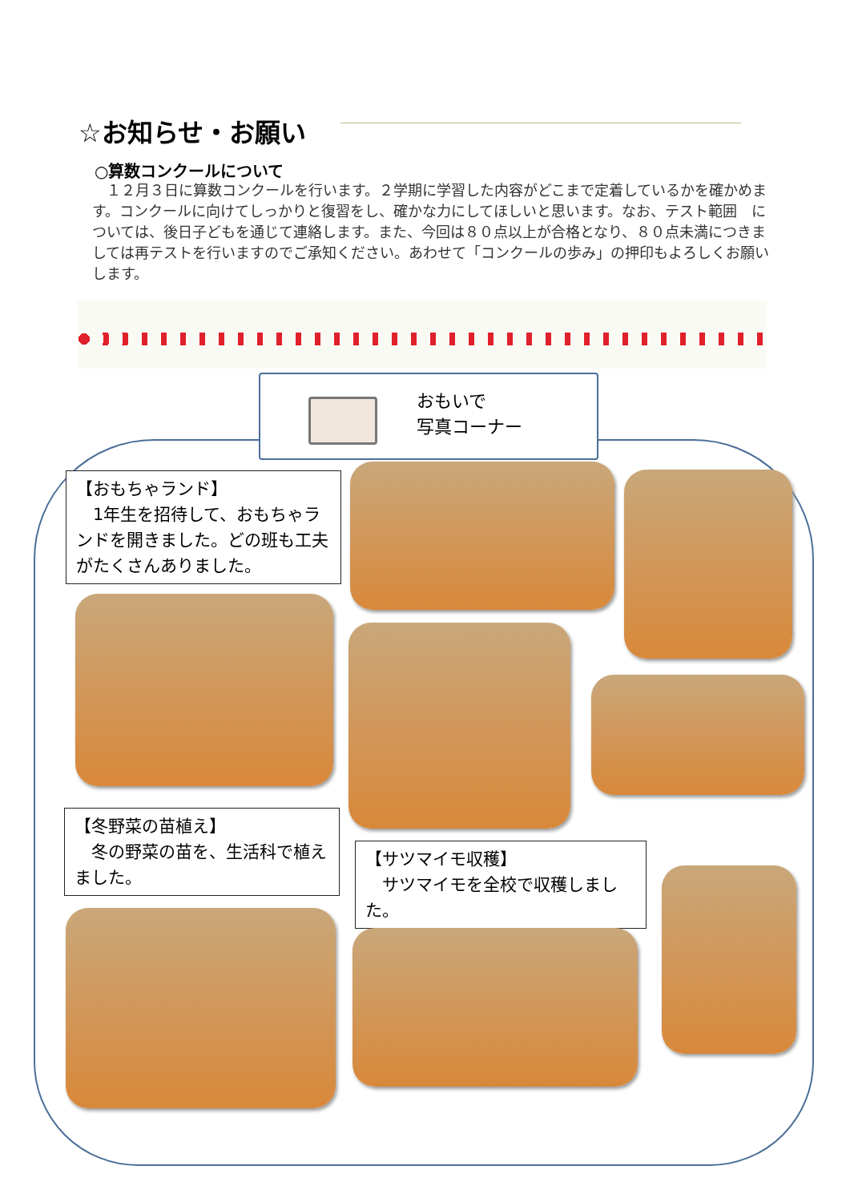☆お知らせ・お願い
○算数コンクールについて
　１２月３日に算数コンクールを行います。２学期に学習した内容がどこまで定着しているかを確かめます。コンクールに向けてしっかりと復習をし、確かな力にしてほしいと思います。なお、テスト範囲　については、後日子どもを通じて連絡します。また、今回は８０点以上が合格となり、８０点未満につきましては再テストを行いますのでご承知ください。あわせて「コンクールの歩み」の押印もよろしくお願いします。
おもいで
写真コーナー
【おもちゃランド】
　1年生を招待して、おもちゃランドを開きました。どの班も工夫がたくさんありました。
【冬野菜の苗植え】
　冬の野菜の苗を、生活科で植えました。
【サツマイモ収穫】
　サツマイモを全校で収穫しました。